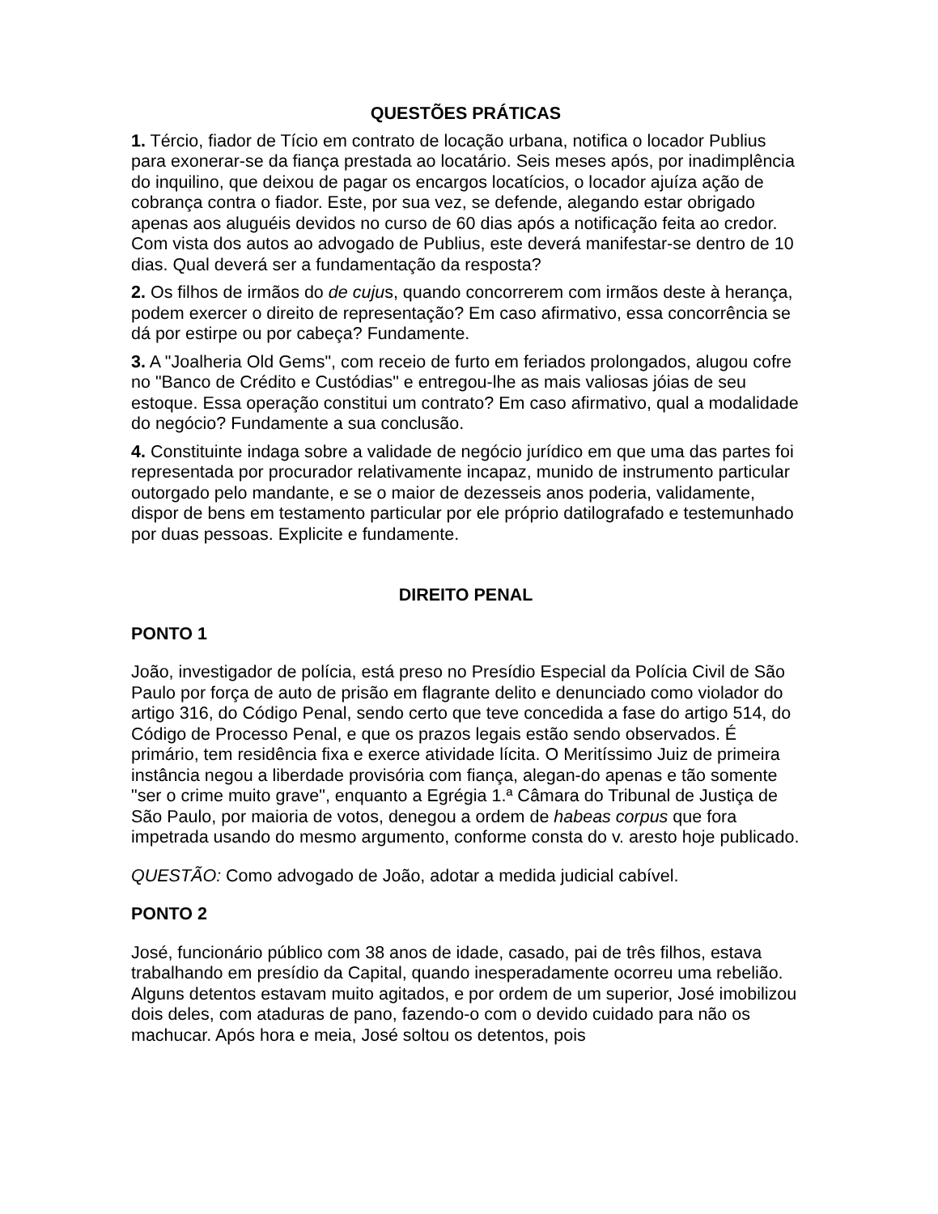QUESTÕES PRÁTICAS
1. Tércio, fiador de Tício em contrato de locação urbana, notifica o locador Publius para exonerar-se da fiança prestada ao locatário. Seis meses após, por inadimplência do inquilino, que deixou de pagar os encargos locatícios, o locador ajuíza ação de cobrança contra o fiador. Este, por sua vez, se defende, alegando estar obrigado apenas aos aluguéis devidos no curso de 60 dias após a notificação feita ao credor. Com vista dos autos ao advogado de Publius, este deverá manifestar-se dentro de 10 dias. Qual deverá ser a fundamentação da resposta?
2. Os filhos de irmãos do de cujus, quando concorrerem com irmãos deste à herança, podem exercer o direito de representação? Em caso afirmativo, essa concorrência se dá por estirpe ou por cabeça? Fundamente.
3. A "Joalheria Old Gems", com receio de furto em feriados prolongados, alugou cofre no "Banco de Crédito e Custódias" e entregou-lhe as mais valiosas jóias de seu estoque. Essa operação constitui um contrato? Em caso afirmativo, qual a modalidade do negócio? Fundamente a sua conclusão.
4. Constituinte indaga sobre a validade de negócio jurídico em que uma das partes foi representada por procurador relativamente incapaz, munido de instrumento particular outorgado pelo mandante, e se o maior de dezesseis anos poderia, validamente, dispor de bens em testamento particular por ele próprio datilografado e testemunhado por duas pessoas. Explicite e fundamente.
DIREITO PENAL
PONTO 1
João, investigador de polícia, está preso no Presídio Especial da Polícia Civil de São Paulo por força de auto de prisão em flagrante delito e denunciado como violador do artigo 316, do Código Penal, sendo certo que teve concedida a fase do artigo 514, do Código de Processo Penal, e que os prazos legais estão sendo observados. É primário, tem residência fixa e exerce atividade lícita. O Meritíssimo Juiz de primeira instância negou a liberdade provisória com fiança, alegan-do apenas e tão somente "ser o crime muito grave", enquanto a Egrégia 1.ª Câmara do Tribunal de Justiça de São Paulo, por maioria de votos, denegou a ordem de habeas corpus que fora impetrada usando do mesmo argumento, conforme consta do v. aresto hoje publicado.
QUESTÃO: Como advogado de João, adotar a medida judicial cabível.
PONTO 2
José, funcionário público com 38 anos de idade, casado, pai de três filhos, estava trabalhando em presídio da Capital, quando inesperadamente ocorreu uma rebelião. Alguns detentos estavam muito agitados, e por ordem de um superior, José imobilizou dois deles, com ataduras de pano, fazendo-o com o devido cuidado para não os machucar. Após hora e meia, José soltou os detentos, pois